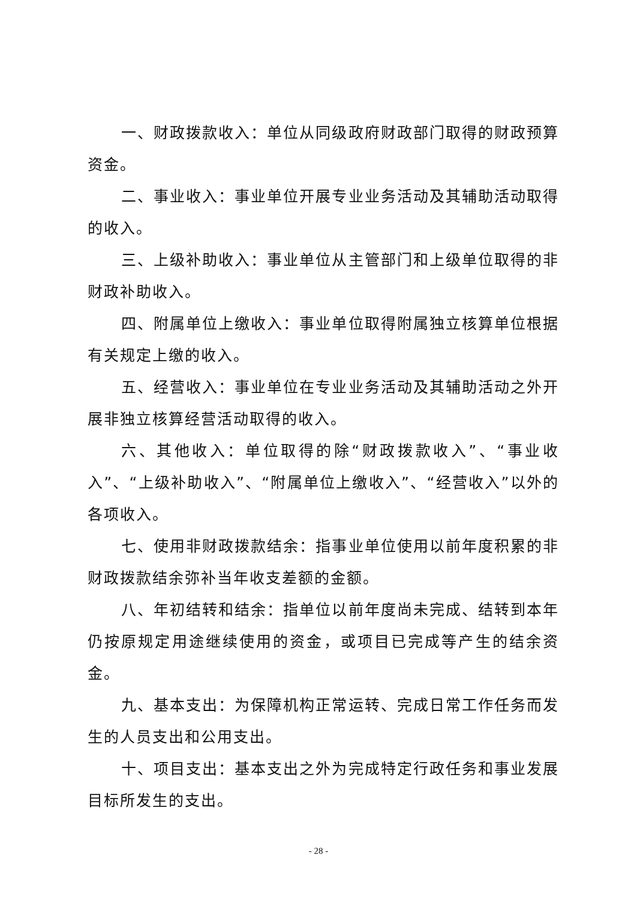一、财政拨款收入：单位从同级政府财政部门取得的财政预算资金。
二、事业收入：事业单位开展专业业务活动及其辅助活动取得的收入。
三、上级补助收入：事业单位从主管部门和上级单位取得的非财政补助收入。
四、附属单位上缴收入：事业单位取得附属独立核算单位根据有关规定上缴的收入。
五、经营收入：事业单位在专业业务活动及其辅助活动之外开展非独立核算经营活动取得的收入。
六、其他收入：单位取得的除“财政拨款收入”、“事业收入”、“上级补助收入”、“附属单位上缴收入”、“经营收入”以外的各项收入。
七、使用非财政拨款结余：指事业单位使用以前年度积累的非财政拨款结余弥补当年收支差额的金额。
八、年初结转和结余：指单位以前年度尚未完成、结转到本年仍按原规定用途继续使用的资金，或项目已完成等产生的结余资金。
九、基本支出：为保障机构正常运转、完成日常工作任务而发生的人员支出和公用支出。
十、项目支出：基本支出之外为完成特定行政任务和事业发展目标所发生的支出。
- 28 -